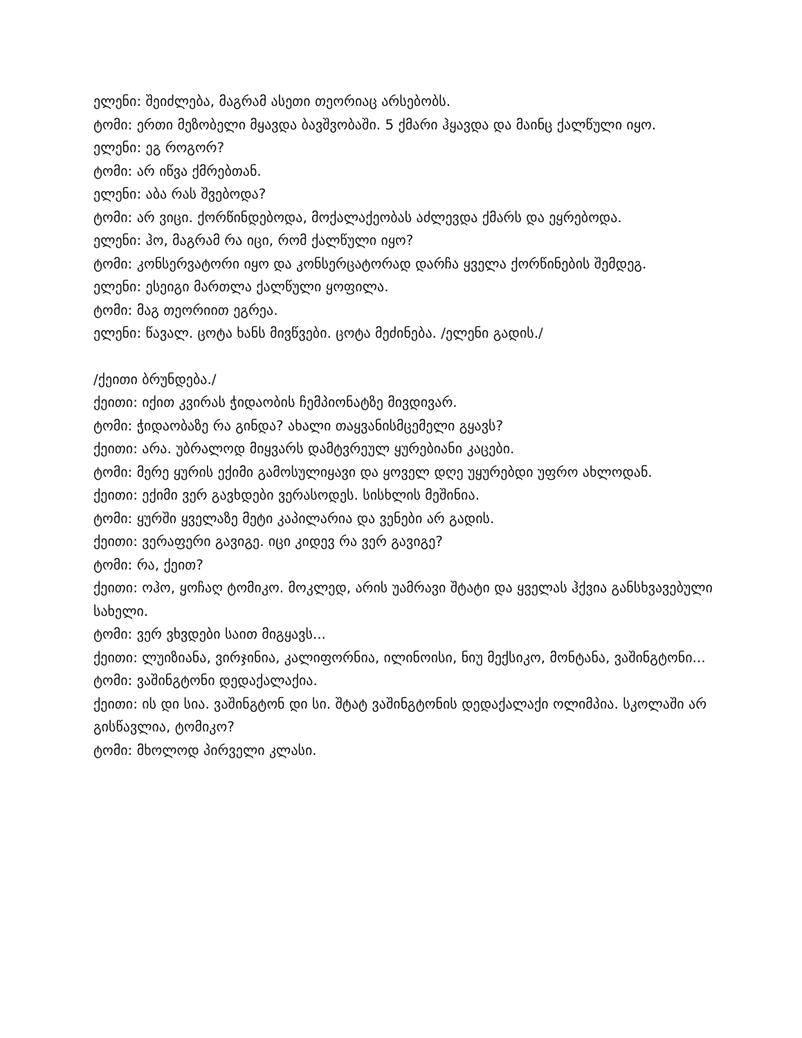ელენი: შეიძლება, მაგრამ ასეთი თეორიაც არსებობს.
ტომი: ერთი მეზობელი მყავდა ბავშვობაში. 5 ქმარი ჰყავდა და მაინც ქალწული იყო.
ელენი: ეგ როგორ?
ტომი: არ იწვა ქმრებთან.
ელენი: აბა რას შვებოდა?
ტომი: არ ვიცი. ქორწინდებოდა, მოქალაქეობას აძლევდა ქმარს და ეყრებოდა.
ელენი: ჰო, მაგრამ რა იცი, რომ ქალწული იყო?
ტომი: კონსერვატორი იყო და კონსერცატორად დარჩა ყველა ქორწინების შემდეგ.
ელენი: ესეიგი მართლა ქალწული ყოფილა.
ტომი: მაგ თეორიით ეგრეა.
ელენი: წავალ. ცოტა ხანს მივწვები. ცოტა მეძინება. /ელენი გადის./
/ქეითი ბრუნდება./
ქეითი: იქით კვირას ჭიდაობის ჩემპიონატზე მივდივარ.
ტომი: ჭიდაობაზე რა გინდა? ახალი თაყვანისმცემელი გყავს?
ქეითი: არა. უბრალოდ მიყვარს დამტვრეულ ყურებიანი კაცები.
ტომი: მერე ყურის ექიმი გამოსულიყავი და ყოველ დღე უყურებდი უფრო ახლოდან.
ქეითი: ექიმი ვერ გავხდები ვერასოდეს. სისხლის მეშინია.
ტომი: ყურში ყველაზე მეტი კაპილარია და ვენები არ გადის.
ქეითი: ვერაფერი გავიგე. იცი კიდევ რა ვერ გავიგე?
ტომი: რა, ქეით?
ქეითი: ოჰო, ყოჩაღ ტომიკო. მოკლედ, არის უამრავი შტატი და ყველას ჰქვია განსხვავებული სახელი.
ტომი: ვერ ვხვდები საით მიგყავს...
ქეითი: ლუიზიანა, ვირჯინია, კალიფორნია, ილინოისი, ნიუ მექსიკო, მონტანა, ვაშინგტონი...
ტომი: ვაშინგტონი დედაქალაქია.
ქეითი: ის დი სია. ვაშინგტონ დი სი. შტატ ვაშინგტონის დედაქალაქი ოლიმპია. სკოლაში არ გისწავლია, ტომიკო?
ტომი: მხოლოდ პირველი კლასი.